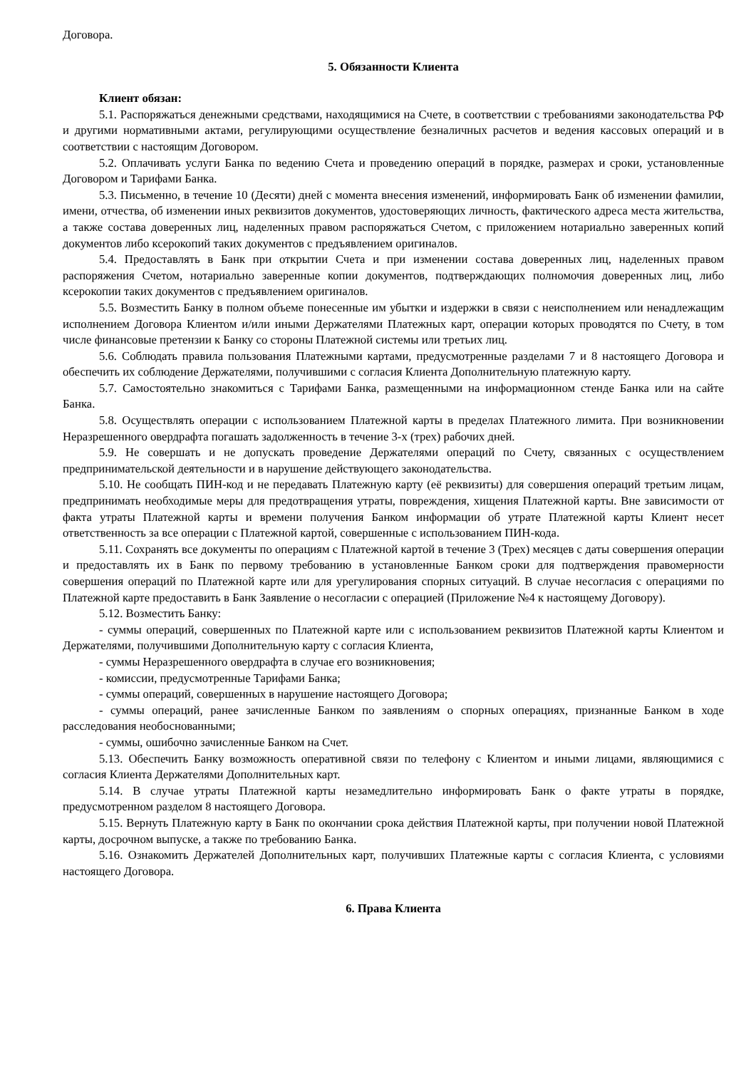Договора.
5. Обязанности Клиента
Клиент обязан:
5.1. Распоряжаться денежными средствами, находящимися на Счете, в соответствии с требованиями законодательства РФ и другими нормативными актами, регулирующими осуществление безналичных расчетов и ведения кассовых операций и в соответствии с настоящим Договором.
5.2. Оплачивать услуги Банка по ведению Счета и проведению операций в порядке, размерах и сроки, установленные Договором и Тарифами Банка.
5.3. Письменно, в течение 10 (Десяти) дней с момента внесения изменений, информировать Банк об изменении фамилии, имени, отчества, об изменении иных реквизитов документов, удостоверяющих личность, фактического адреса места жительства, а также состава доверенных лиц, наделенных правом распоряжаться Счетом, с приложением нотариально заверенных копий документов либо ксерокопий таких документов с предъявлением оригиналов.
5.4. Предоставлять в Банк при открытии Счета и при изменении состава доверенных лиц, наделенных правом распоряжения Счетом, нотариально заверенные копии документов, подтверждающих полномочия доверенных лиц, либо ксерокопии таких документов с предъявлением оригиналов.
5.5. Возместить Банку в полном объеме понесенные им убытки и издержки в связи с неисполнением или ненадлежащим исполнением Договора Клиентом и/или иными Держателями Платежных карт, операции которых проводятся по Счету, в том числе финансовые претензии к Банку со стороны Платежной системы или третьих лиц.
5.6. Соблюдать правила пользования Платежными картами, предусмотренные разделами 7 и 8 настоящего Договора и обеспечить их соблюдение Держателями, получившими с согласия Клиента Дополнительную платежную карту.
5.7. Самостоятельно знакомиться с Тарифами Банка, размещенными на информационном стенде Банка или на сайте Банка.
5.8. Осуществлять операции с использованием Платежной карты в пределах Платежного лимита. При возникновении Неразрешенного овердрафта погашать задолженность в течение 3-х (трех) рабочих дней.
5.9. Не совершать и не допускать проведение Держателями операций по Счету, связанных с осуществлением предпринимательской деятельности и в нарушение действующего законодательства.
5.10. Не сообщать ПИН-код и не передавать Платежную карту (её реквизиты) для совершения операций третьим лицам, предпринимать необходимые меры для предотвращения утраты, повреждения, хищения Платежной карты. Вне зависимости от факта утраты Платежной карты и времени получения Банком информации об утрате Платежной карты Клиент несет ответственность за все операции с Платежной картой, совершенные с использованием ПИН-кода.
5.11. Сохранять все документы по операциям с Платежной картой в течение 3 (Трех) месяцев с даты совершения операции и предоставлять их в Банк по первому требованию в установленные Банком сроки для подтверждения правомерности совершения операций по Платежной карте или для урегулирования спорных ситуаций. В случае несогласия с операциями по Платежной карте предоставить в Банк Заявление о несогласии с операцией (Приложение №4 к настоящему Договору).
5.12. Возместить Банку:
- суммы операций, совершенных по Платежной карте или с использованием реквизитов Платежной карты Клиентом и Держателями, получившими Дополнительную карту с согласия Клиента,
- суммы Неразрешенного овердрафта в случае его возникновения;
- комиссии, предусмотренные Тарифами Банка;
- суммы операций, совершенных в нарушение настоящего Договора;
- суммы операций, ранее зачисленные Банком по заявлениям о спорных операциях, признанные Банком в ходе расследования необоснованными;
- суммы, ошибочно зачисленные Банком на Счет.
5.13. Обеспечить Банку возможность оперативной связи по телефону с Клиентом и иными лицами, являющимися с согласия Клиента Держателями Дополнительных карт.
5.14. В случае утраты Платежной карты незамедлительно информировать Банк о факте утраты в порядке, предусмотренном разделом 8 настоящего Договора.
5.15. Вернуть Платежную карту в Банк по окончании срока действия Платежной карты, при получении новой Платежной карты, досрочном выпуске, а также по требованию Банка.
5.16. Ознакомить Держателей Дополнительных карт, получивших Платежные карты с согласия Клиента, с условиями настоящего Договора.
6. Права Клиента